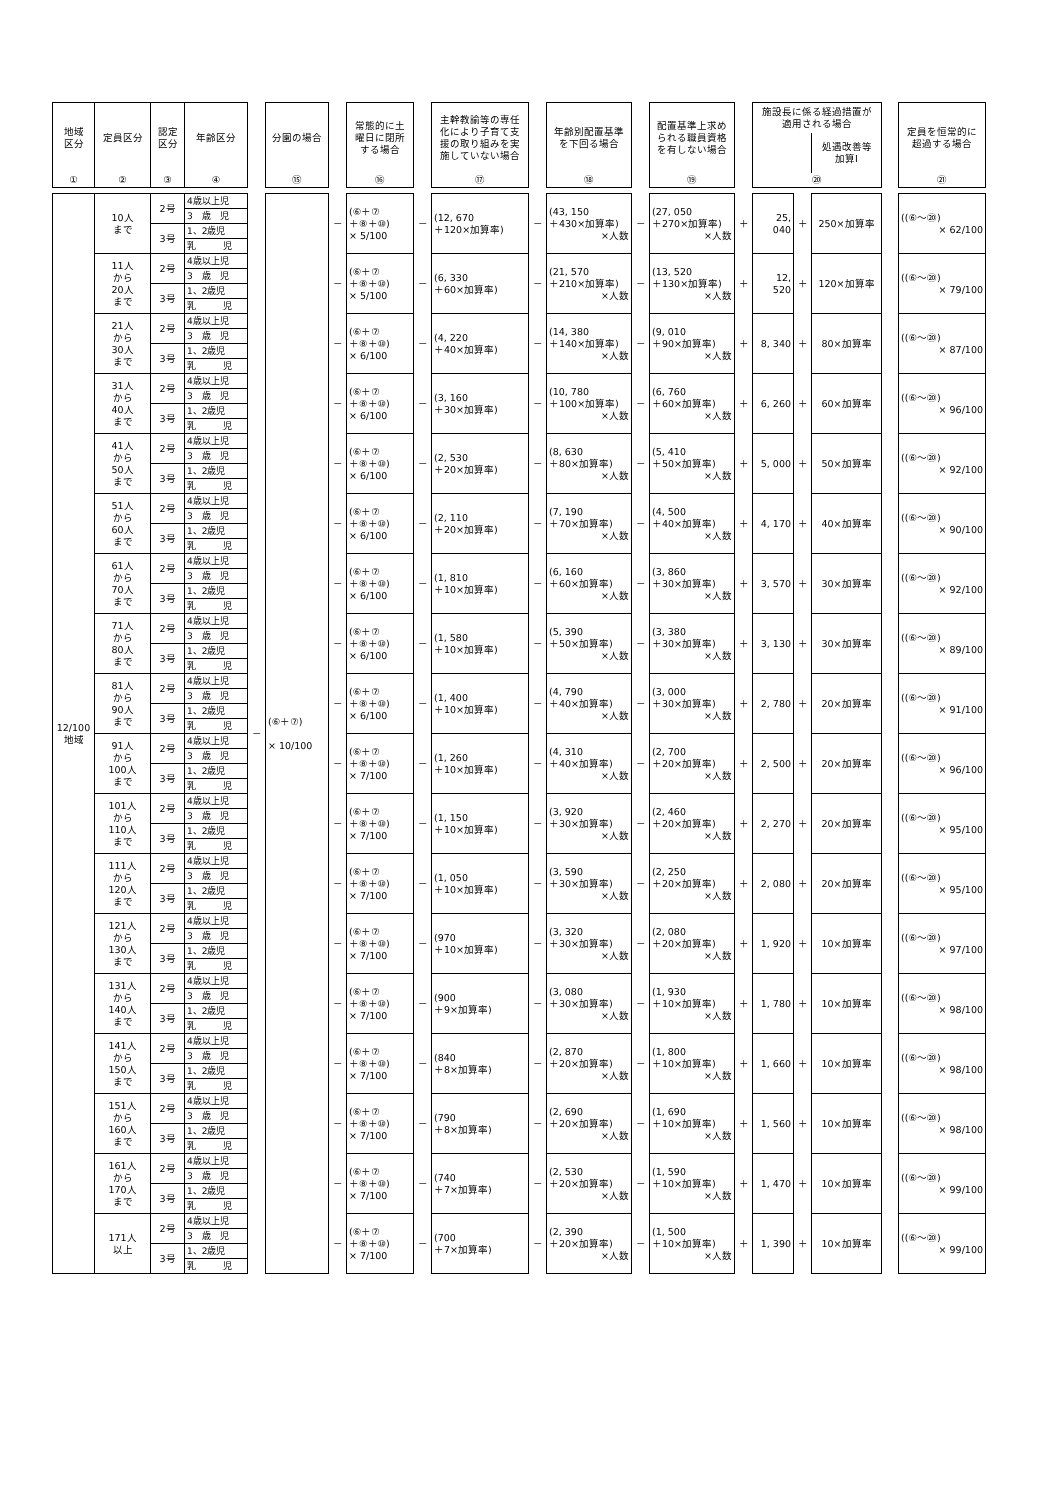| 地域 区分 | 定員区分 | 認定 区分 | 年齢区分 | | 分園の場合 | | 常態的に土 曜日に閉所 する場合 | | 主幹教諭等の専任 化により子育て支 援の取り組みを実 施していない場合 | | 年齢別配置基準 を下回る場合 | | 配置基準上求め られる職員資格 を有しない場合 | | 施設長に係る経過措置が 適用される場合 | | | | 定員を恒常的に 超過する場合 |
| | | | | | | | | | | | | | | | | | 処遇改善等 加算Ⅰ | | |
| ① | ② | ③ | ④ | | ⑮ | | ⑯ | | ⑰ | | ⑱ | | ⑲ | | ⑳ | | | | ㉑ |
| 12/100 地域 | 10人 まで | 2号 | 4歳以上児 | － | (⑥＋⑦) × 10/100 | － | (⑥＋⑦ ＋⑧＋⑩) × 5/100 | － | (12, 670 ＋120×加算率) | － | (43, 150 ＋430×加算率) ×人数 | － | (27, 050 ＋270×加算率) ×人数 | ＋ | 25, 040 | ＋ | 250×加算率 | | ((⑥～⑳) × 62/100 |
| | | | 3 歳 児 | | | | | | | | | | | | | | | | |
| | | 3号 | 1、2歳児 | | | | | | | | | | | | | | | | |
| | | | 乳 児 | | | | | | | | | | | | | | | | |
| | 11人 から 20人 まで | 2号 | 4歳以上児 | | | － | (⑥＋⑦ ＋⑧＋⑩) × 5/100 | － | (6, 330 ＋60×加算率) | － | (21, 570 ＋210×加算率) ×人数 | － | (13, 520 ＋130×加算率) ×人数 | ＋ | 12, 520 | ＋ | 120×加算率 | | ((⑥～⑳) × 79/100 |
| | | | 3 歳 児 | | | | | | | | | | | | | | | | |
| | | 3号 | 1、2歳児 | | | | | | | | | | | | | | | | |
| | | | 乳 児 | | | | | | | | | | | | | | | | |
| | 21人 から 30人 まで | 2号 | 4歳以上児 | | | － | (⑥＋⑦ ＋⑧＋⑩) × 6/100 | － | (4, 220 ＋40×加算率) | － | (14, 380 ＋140×加算率) ×人数 | － | (9, 010 ＋90×加算率) ×人数 | ＋ | 8, 340 | ＋ | 80×加算率 | | ((⑥～⑳) × 87/100 |
| | | | 3 歳 児 | | | | | | | | | | | | | | | | |
| | | 3号 | 1、2歳児 | | | | | | | | | | | | | | | | |
| | | | 乳 児 | | | | | | | | | | | | | | | | |
| | 31人 から 40人 まで | 2号 | 4歳以上児 | | | － | (⑥＋⑦ ＋⑧＋⑩) × 6/100 | － | (3, 160 ＋30×加算率) | － | (10, 780 ＋100×加算率) ×人数 | － | (6, 760 ＋60×加算率) ×人数 | ＋ | 6, 260 | ＋ | 60×加算率 | | ((⑥～⑳) × 96/100 |
| | | | 3 歳 児 | | | | | | | | | | | | | | | | |
| | | 3号 | 1、2歳児 | | | | | | | | | | | | | | | | |
| | | | 乳 児 | | | | | | | | | | | | | | | | |
| | 41人 から 50人 まで | 2号 | 4歳以上児 | | | － | (⑥＋⑦ ＋⑧＋⑩) × 6/100 | － | (2, 530 ＋20×加算率) | － | (8, 630 ＋80×加算率) ×人数 | － | (5, 410 ＋50×加算率) ×人数 | ＋ | 5, 000 | ＋ | 50×加算率 | | ((⑥～⑳) × 92/100 |
| | | | 3 歳 児 | | | | | | | | | | | | | | | | |
| | | 3号 | 1、2歳児 | | | | | | | | | | | | | | | | |
| | | | 乳 児 | | | | | | | | | | | | | | | | |
| | 51人 から 60人 まで | 2号 | 4歳以上児 | | | － | (⑥＋⑦ ＋⑧＋⑩) × 6/100 | － | (2, 110 ＋20×加算率) | － | (7, 190 ＋70×加算率) ×人数 | － | (4, 500 ＋40×加算率) ×人数 | ＋ | 4, 170 | ＋ | 40×加算率 | | ((⑥～⑳) × 90/100 |
| | | | 3 歳 児 | | | | | | | | | | | | | | | | |
| | | 3号 | 1、2歳児 | | | | | | | | | | | | | | | | |
| | | | 乳 児 | | | | | | | | | | | | | | | | |
| | 61人 から 70人 まで | 2号 | 4歳以上児 | | | － | (⑥＋⑦ ＋⑧＋⑩) × 6/100 | － | (1, 810 ＋10×加算率) | － | (6, 160 ＋60×加算率) ×人数 | － | (3, 860 ＋30×加算率) ×人数 | ＋ | 3, 570 | ＋ | 30×加算率 | | ((⑥～⑳) × 92/100 |
| | | | 3 歳 児 | | | | | | | | | | | | | | | | |
| | | 3号 | 1、2歳児 | | | | | | | | | | | | | | | | |
| | | | 乳 児 | | | | | | | | | | | | | | | | |
| | 71人 から 80人 まで | 2号 | 4歳以上児 | | | － | (⑥＋⑦ ＋⑧＋⑩) × 6/100 | － | (1, 580 ＋10×加算率) | － | (5, 390 ＋50×加算率) ×人数 | － | (3, 380 ＋30×加算率) ×人数 | ＋ | 3, 130 | ＋ | 30×加算率 | | ((⑥～⑳) × 89/100 |
| | | | 3 歳 児 | | | | | | | | | | | | | | | | |
| | | 3号 | 1、2歳児 | | | | | | | | | | | | | | | | |
| | | | 乳 児 | | | | | | | | | | | | | | | | |
| | 81人 から 90人 まで | 2号 | 4歳以上児 | | | － | (⑥＋⑦ ＋⑧＋⑩) × 6/100 | － | (1, 400 ＋10×加算率) | － | (4, 790 ＋40×加算率) ×人数 | － | (3, 000 ＋30×加算率) ×人数 | ＋ | 2, 780 | ＋ | 20×加算率 | | ((⑥～⑳) × 91/100 |
| | | | 3 歳 児 | | | | | | | | | | | | | | | | |
| | | 3号 | 1、2歳児 | | | | | | | | | | | | | | | | |
| | | | 乳 児 | | | | | | | | | | | | | | | | |
| | 91人 から 100人 まで | 2号 | 4歳以上児 | | | － | (⑥＋⑦ ＋⑧＋⑩) × 7/100 | － | (1, 260 ＋10×加算率) | － | (4, 310 ＋40×加算率) ×人数 | － | (2, 700 ＋20×加算率) ×人数 | ＋ | 2, 500 | ＋ | 20×加算率 | | ((⑥～⑳) × 96/100 |
| | | | 3 歳 児 | | | | | | | | | | | | | | | | |
| | | 3号 | 1、2歳児 | | | | | | | | | | | | | | | | |
| | | | 乳 児 | | | | | | | | | | | | | | | | |
| | 101人 から 110人 まで | 2号 | 4歳以上児 | | | － | (⑥＋⑦ ＋⑧＋⑩) × 7/100 | － | (1, 150 ＋10×加算率) | － | (3, 920 ＋30×加算率) ×人数 | － | (2, 460 ＋20×加算率) ×人数 | ＋ | 2, 270 | ＋ | 20×加算率 | | ((⑥～⑳) × 95/100 |
| | | | 3 歳 児 | | | | | | | | | | | | | | | | |
| | | 3号 | 1、2歳児 | | | | | | | | | | | | | | | | |
| | | | 乳 児 | | | | | | | | | | | | | | | | |
| | 111人 から 120人 まで | 2号 | 4歳以上児 | | | － | (⑥＋⑦ ＋⑧＋⑩) × 7/100 | － | (1, 050 ＋10×加算率) | － | (3, 590 ＋30×加算率) ×人数 | － | (2, 250 ＋20×加算率) ×人数 | ＋ | 2, 080 | ＋ | 20×加算率 | | ((⑥～⑳) × 95/100 |
| | | | 3 歳 児 | | | | | | | | | | | | | | | | |
| | | 3号 | 1、2歳児 | | | | | | | | | | | | | | | | |
| | | | 乳 児 | | | | | | | | | | | | | | | | |
| | 121人 から 130人 まで | 2号 | 4歳以上児 | | | － | (⑥＋⑦ ＋⑧＋⑩) × 7/100 | － | (970 ＋10×加算率) | － | (3, 320 ＋30×加算率) ×人数 | － | (2, 080 ＋20×加算率) ×人数 | ＋ | 1, 920 | ＋ | 10×加算率 | | ((⑥～⑳) × 97/100 |
| | | | 3 歳 児 | | | | | | | | | | | | | | | | |
| | | 3号 | 1、2歳児 | | | | | | | | | | | | | | | | |
| | | | 乳 児 | | | | | | | | | | | | | | | | |
| | 131人 から 140人 まで | 2号 | 4歳以上児 | | | － | (⑥＋⑦ ＋⑧＋⑩) × 7/100 | － | (900 ＋9×加算率) | － | (3, 080 ＋30×加算率) ×人数 | － | (1, 930 ＋10×加算率) ×人数 | ＋ | 1, 780 | ＋ | 10×加算率 | | ((⑥～⑳) × 98/100 |
| | | | 3 歳 児 | | | | | | | | | | | | | | | | |
| | | 3号 | 1、2歳児 | | | | | | | | | | | | | | | | |
| | | | 乳 児 | | | | | | | | | | | | | | | | |
| | 141人 から 150人 まで | 2号 | 4歳以上児 | | | － | (⑥＋⑦ ＋⑧＋⑩) × 7/100 | － | (840 ＋8×加算率) | － | (2, 870 ＋20×加算率) ×人数 | － | (1, 800 ＋10×加算率) ×人数 | ＋ | 1, 660 | ＋ | 10×加算率 | | ((⑥～⑳) × 98/100 |
| | | | 3 歳 児 | | | | | | | | | | | | | | | | |
| | | 3号 | 1、2歳児 | | | | | | | | | | | | | | | | |
| | | | 乳 児 | | | | | | | | | | | | | | | | |
| | 151人 から 160人 まで | 2号 | 4歳以上児 | | | － | (⑥＋⑦ ＋⑧＋⑩) × 7/100 | － | (790 ＋8×加算率) | － | (2, 690 ＋20×加算率) ×人数 | － | (1, 690 ＋10×加算率) ×人数 | ＋ | 1, 560 | ＋ | 10×加算率 | | ((⑥～⑳) × 98/100 |
| | | | 3 歳 児 | | | | | | | | | | | | | | | | |
| | | 3号 | 1、2歳児 | | | | | | | | | | | | | | | | |
| | | | 乳 児 | | | | | | | | | | | | | | | | |
| | 161人 から 170人 まで | 2号 | 4歳以上児 | | | － | (⑥＋⑦ ＋⑧＋⑩) × 7/100 | － | (740 ＋7×加算率) | － | (2, 530 ＋20×加算率) ×人数 | － | (1, 590 ＋10×加算率) ×人数 | ＋ | 1, 470 | ＋ | 10×加算率 | | ((⑥～⑳) × 99/100 |
| | | | 3 歳 児 | | | | | | | | | | | | | | | | |
| | | 3号 | 1、2歳児 | | | | | | | | | | | | | | | | |
| | | | 乳 児 | | | | | | | | | | | | | | | | |
| | 171人 以上 | 2号 | 4歳以上児 | | | － | (⑥＋⑦ ＋⑧＋⑩) × 7/100 | － | (700 ＋7×加算率) | － | (2, 390 ＋20×加算率) ×人数 | － | (1, 500 ＋10×加算率) ×人数 | ＋ | 1, 390 | ＋ | 10×加算率 | | ((⑥～⑳) × 99/100 |
| | | | 3 歳 児 | | | | | | | | | | | | | | | | |
| | | 3号 | 1、2歳児 | | | | | | | | | | | | | | | | |
| | | | 乳 児 | | | | | | | | | | | | | | | | |